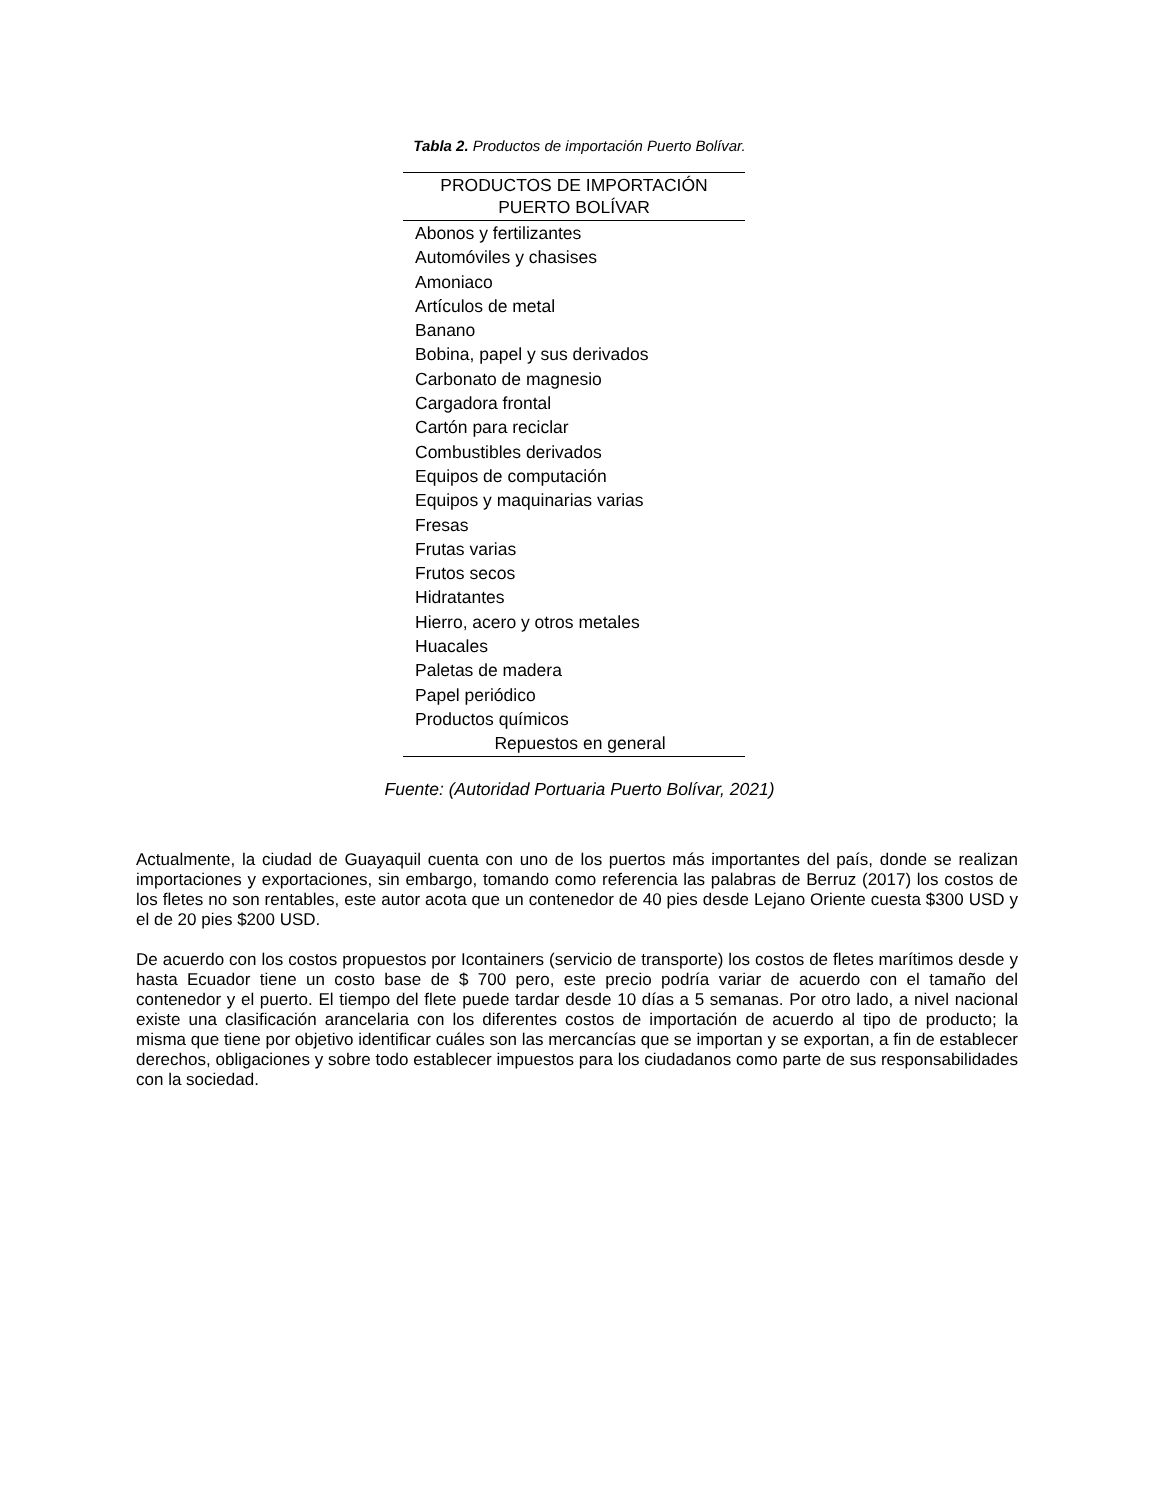Tabla 2. Productos de importación Puerto Bolívar.
| PRODUCTOS DE IMPORTACIÓN PUERTO BOLÍVAR |
| --- |
| Abonos y fertilizantes |
| Automóviles y chasises |
| Amoniaco |
| Artículos de metal |
| Banano |
| Bobina, papel y sus derivados |
| Carbonato de magnesio |
| Cargadora frontal |
| Cartón para reciclar |
| Combustibles derivados |
| Equipos de computación |
| Equipos y maquinarias varias |
| Fresas |
| Frutas varias |
| Frutos secos |
| Hidratantes |
| Hierro, acero y otros metales |
| Huacales |
| Paletas de madera |
| Papel periódico |
| Productos químicos |
| Repuestos en general |
Fuente: (Autoridad Portuaria Puerto Bolívar, 2021)
Actualmente, la ciudad de Guayaquil cuenta con uno de los puertos más importantes del país, donde se realizan importaciones y exportaciones, sin embargo, tomando como referencia las palabras de Berruz (2017) los costos de los fletes no son rentables, este autor acota que un contenedor de 40 pies desde Lejano Oriente cuesta $300 USD y el de 20 pies $200 USD.
De acuerdo con los costos propuestos por Icontainers (servicio de transporte) los costos de fletes marítimos desde y hasta Ecuador tiene un costo base de $ 700 pero, este precio podría variar de acuerdo con el tamaño del contenedor y el puerto. El tiempo del flete puede tardar desde 10 días a 5 semanas. Por otro lado, a nivel nacional existe una clasificación arancelaria con los diferentes costos de importación de acuerdo al tipo de producto; la misma que tiene por objetivo identificar cuáles son las mercancías que se importan y se exportan, a fin de establecer derechos, obligaciones y sobre todo establecer impuestos para los ciudadanos como parte de sus responsabilidades con la sociedad.